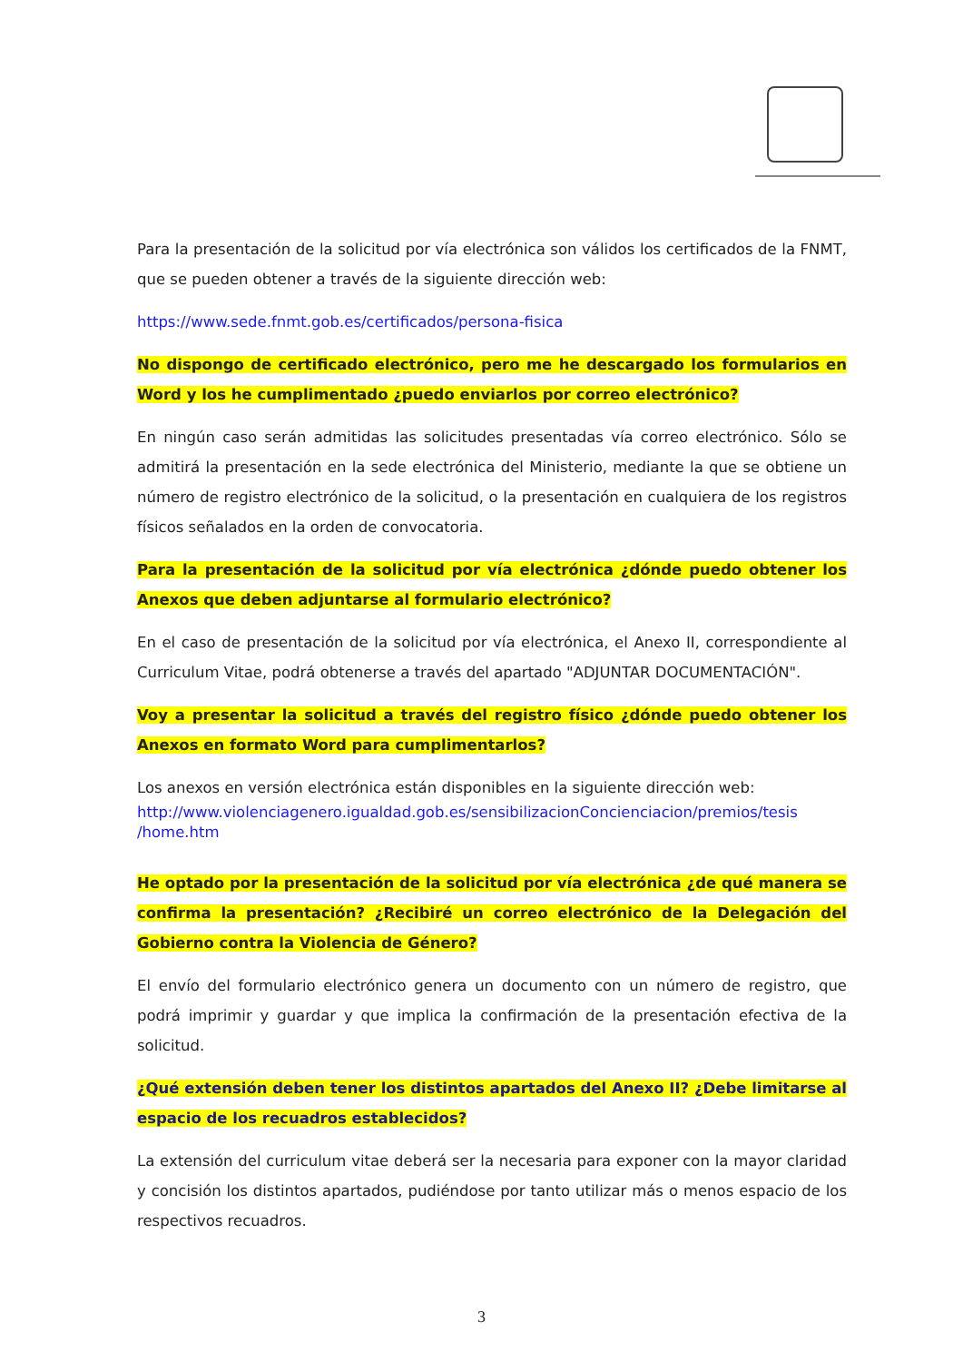Para la presentación de la solicitud por vía electrónica son válidos los certificados de la FNMT, que se pueden obtener a través de la siguiente dirección web:
https://www.sede.fnmt.gob.es/certificados/persona-fisica
No dispongo de certificado electrónico, pero me he descargado los formularios en Word y los he cumplimentado ¿puedo enviarlos por correo electrónico?
En ningún caso serán admitidas las solicitudes presentadas vía correo electrónico. Sólo se admitirá la presentación en la sede electrónica del Ministerio, mediante la que se obtiene un número de registro electrónico de la solicitud, o la presentación en cualquiera de los registros físicos señalados en la orden de convocatoria.
Para la presentación de la solicitud por vía electrónica ¿dónde puedo obtener los Anexos que deben adjuntarse al formulario electrónico?
En el caso de presentación de la solicitud por vía electrónica, el Anexo II, correspondiente al Curriculum Vitae, podrá obtenerse a través del apartado "ADJUNTAR DOCUMENTACIÓN".
Voy a presentar la solicitud a través del registro físico ¿dónde puedo obtener los Anexos en formato Word para cumplimentarlos?
Los anexos en versión electrónica están disponibles en la siguiente dirección web:
http://www.violenciagenero.igualdad.gob.es/sensibilizacionConcienciacion/premios/tesis /home.htm
He optado por la presentación de la solicitud por vía electrónica ¿de qué manera se confirma la presentación? ¿Recibiré un correo electrónico de la Delegación del Gobierno contra la Violencia de Género?
El envío del formulario electrónico genera un documento con un número de registro, que podrá imprimir y guardar y que implica la confirmación de la presentación efectiva de la solicitud.
¿Qué extensión deben tener los distintos apartados del Anexo II? ¿Debe limitarse al espacio de los recuadros establecidos?
La extensión del curriculum vitae deberá ser la necesaria para exponer con la mayor claridad y concisión los distintos apartados, pudiéndose por tanto utilizar más o menos espacio de los respectivos recuadros.
3